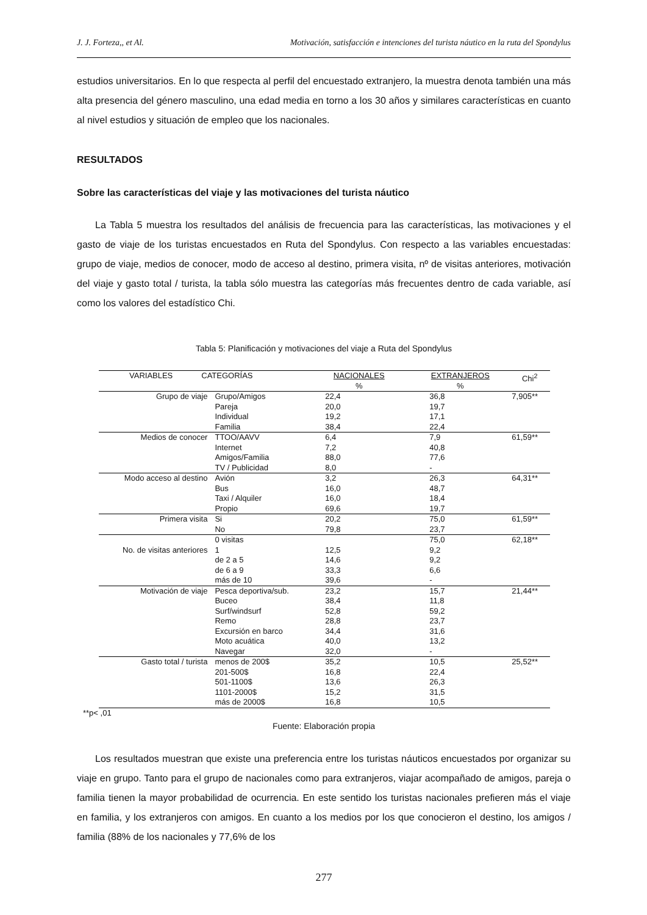J. J. Forteza,, et Al. Motivación, satisfacción e intenciones del turista náutico en la ruta del Spondylus
estudios universitarios. En lo que respecta al perfil del encuestado extranjero, la muestra denota también una más alta presencia del género masculino, una edad media en torno a los 30 años y similares características en cuanto al nivel estudios y situación de empleo que los nacionales.
RESULTADOS
Sobre las características del viaje y las motivaciones del turista náutico
La Tabla 5 muestra los resultados del análisis de frecuencia para las características, las motivaciones y el gasto de viaje de los turistas encuestados en Ruta del Spondylus. Con respecto a las variables encuestadas: grupo de viaje, medios de conocer, modo de acceso al destino, primera visita, nº de visitas anteriores, motivación del viaje y gasto total / turista, la tabla sólo muestra las categorías más frecuentes dentro de cada variable, así como los valores del estadístico Chi.
Tabla 5: Planificación y motivaciones del viaje a Ruta del Spondylus
| VARIABLES CATEGORÍAS | | NACIONALES % | EXTRANJEROS % | Chi<sup>2</sup> |
| --- | --- | --- | --- | --- |
| Grupo de viaje | Grupo/Amigos | 22,4 | 36,8 | 7,905** |
| | Pareja | 20,0 | 19,7 | |
| | Individual | 19,2 | 17,1 | |
| | Familia | 38,4 | 22,4 | |
| Medios de conocer | TTOO/AAVV | 6,4 | 7,9 | 61,59** |
| | Internet | 7,2 | 40,8 | |
| | Amigos/Familia | 88,0 | 77,6 | |
| | TV / Publicidad | 8,0 | - | |
| Modo acceso al destino | Avión | 3,2 | 26,3 | 64,31** |
| | Bus | 16,0 | 48,7 | |
| | Taxi / Alquiler | 16,0 | 18,4 | |
| | Propio | 69,6 | 19,7 | |
| Primera visita | Si | 20,2 | 75,0 | 61,59** |
| | No | 79,8 | 23,7 | |
| | 0 visitas | | 75,0 | 62,18** |
| No. de visitas anteriores | 1 | 12,5 | 9,2 | |
| | de 2 a 5 | 14,6 | 9,2 | |
| | de 6 a 9 | 33,3 | 6,6 | |
| | más de 10 | 39,6 | - | |
| Motivación de viaje | Pesca deportiva/sub. | 23,2 | 15,7 | 21,44** |
| | Buceo | 38,4 | 11,8 | |
| | Surf/windsurf | 52,8 | 59,2 | |
| | Remo | 28,8 | 23,7 | |
| | Excursión en barco | 34,4 | 31,6 | |
| | Moto acuática | 40,0 | 13,2 | |
| | Navegar | 32,0 | - | |
| Gasto total / turista | menos de 200$ | 35,2 | 10,5 | 25,52** |
| | 201-500$ | 16,8 | 22,4 | |
| | 501-1100$ | 13,6 | 26,3 | |
| | 1101-2000$ | 15,2 | 31,5 | |
| | más de 2000$ | 16,8 | 10,5 | |
**p< ,01
Fuente: Elaboración propia
Los resultados muestran que existe una preferencia entre los turistas náuticos encuestados por organizar su viaje en grupo. Tanto para el grupo de nacionales como para extranjeros, viajar acompañado de amigos, pareja o familia tienen la mayor probabilidad de ocurrencia. En este sentido los turistas nacionales prefieren más el viaje en familia, y los extranjeros con amigos. En cuanto a los medios por los que conocieron el destino, los amigos / familia (88% de los nacionales y 77,6% de los
277